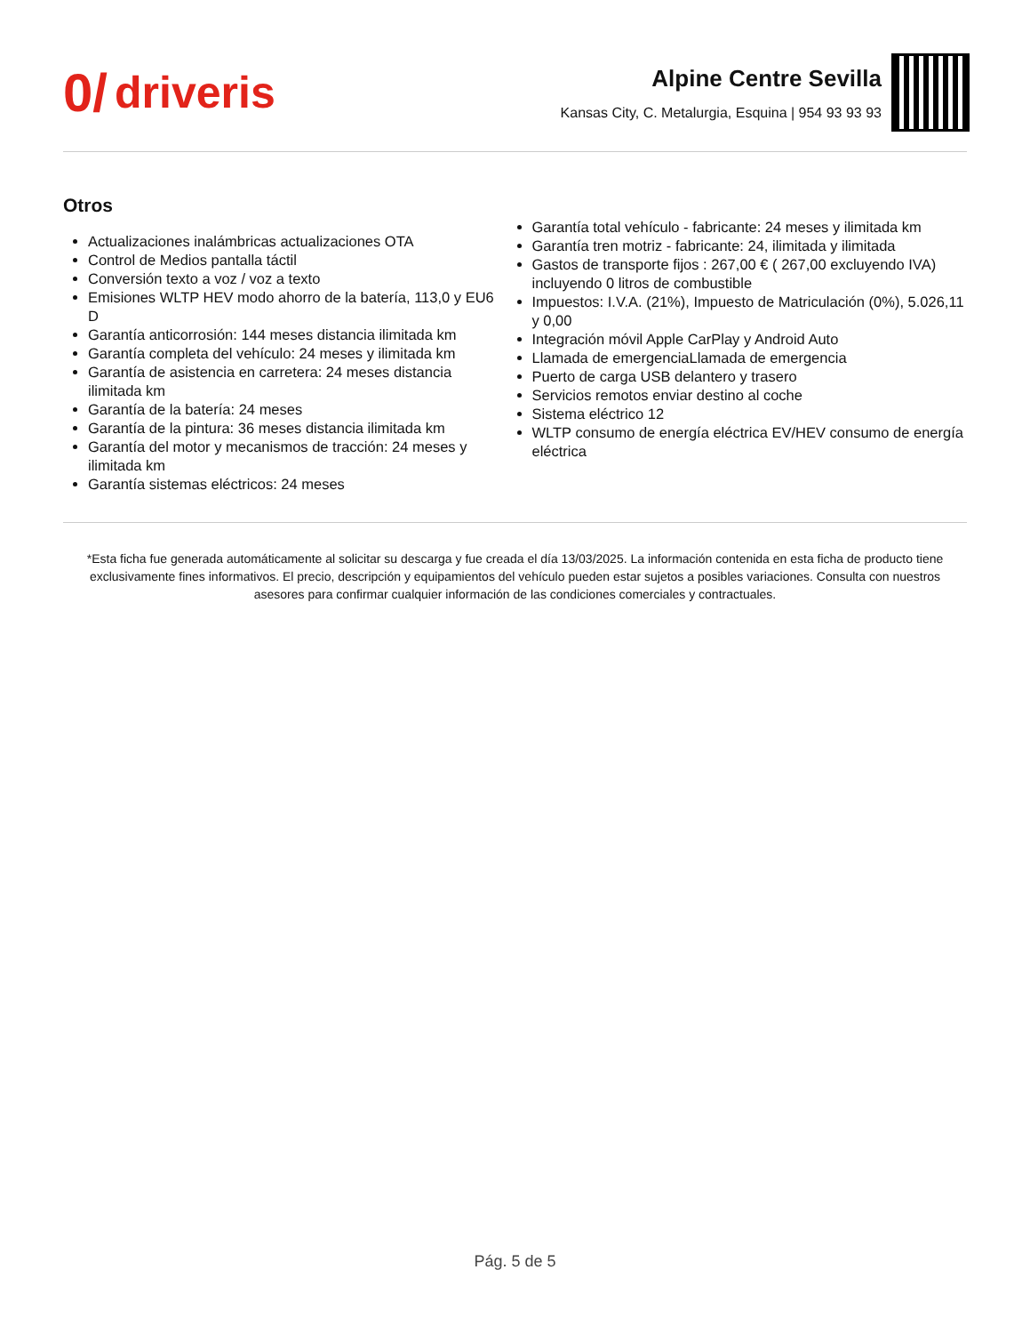0/ driveris
Alpine Centre Sevilla
Kansas City, C. Metalurgia, Esquina | 954 93 93 93
Otros
Actualizaciones inalámbricas actualizaciones OTA
Control de Medios pantalla táctil
Conversión texto a voz / voz a texto
Emisiones WLTP HEV modo ahorro de la batería, 113,0 y EU6 D
Garantía anticorrosión: 144 meses distancia ilimitada km
Garantía completa del vehículo: 24 meses y ilimitada km
Garantía de asistencia en carretera: 24 meses distancia ilimitada km
Garantía de la batería: 24 meses
Garantía de la pintura: 36 meses distancia ilimitada km
Garantía del motor y mecanismos de tracción: 24 meses y ilimitada km
Garantía sistemas eléctricos: 24 meses
Garantía total vehículo - fabricante: 24 meses y ilimitada km
Garantía tren motriz - fabricante: 24, ilimitada y ilimitada
Gastos de transporte fijos : 267,00 € ( 267,00 excluyendo IVA) incluyendo 0 litros de combustible
Impuestos: I.V.A. (21%), Impuesto de Matriculación (0%), 5.026,11 y 0,00
Integración móvil Apple CarPlay y Android Auto
Llamada de emergenciaLlamada de emergencia
Puerto de carga USB delantero y trasero
Servicios remotos enviar destino al coche
Sistema eléctrico 12
WLTP consumo de energía eléctrica EV/HEV consumo de energía eléctrica
*Esta ficha fue generada automáticamente al solicitar su descarga y fue creada el día 13/03/2025. La información contenida en esta ficha de producto tiene exclusivamente fines informativos. El precio, descripción y equipamientos del vehículo pueden estar sujetos a posibles variaciones. Consulta con nuestros asesores para confirmar cualquier información de las condiciones comerciales y contractuales.
Pág. 5 de 5